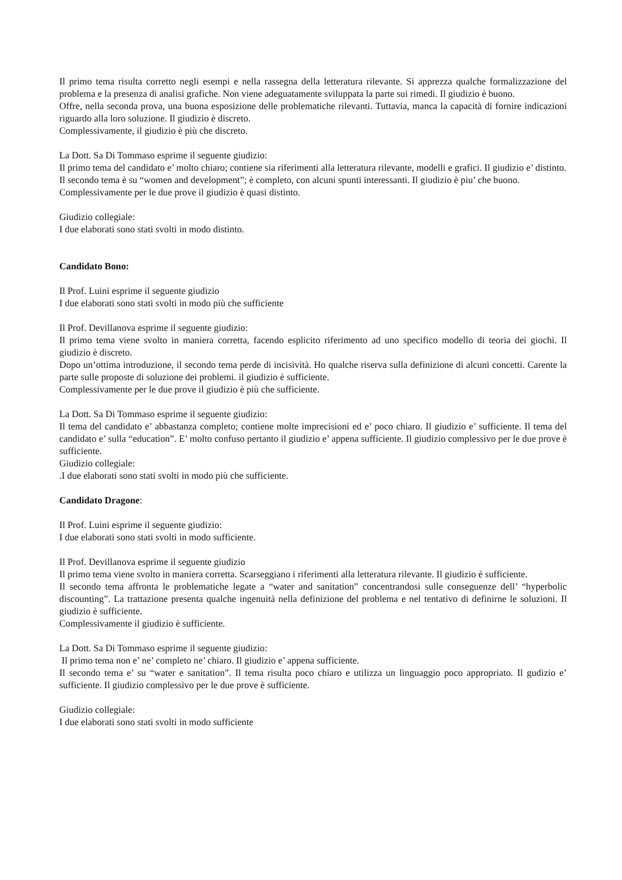Il primo tema risulta corretto negli esempi e nella rassegna della letteratura rilevante. Si apprezza qualche formalizzazione del problema e la presenza di analisi grafiche. Non viene adeguatamente sviluppata la parte sui rimedi. Il giudizio è buono.
Offre, nella seconda prova, una buona esposizione delle problematiche rilevanti. Tuttavia, manca la capacità di fornire indicazioni riguardo alla loro soluzione. Il giudizio è discreto.
Complessivamente, il giudizio è più che discreto.
La Dott. Sa Di Tommaso esprime il seguente giudizio:
Il primo tema del candidato e’ molto chiaro; contiene sia riferimenti alla letteratura rilevante, modelli e grafici. Il giudizio e’ distinto.
Il secondo tema è su “women and development”; è completo, con alcuni spunti interessanti. Il giudizio è piu’ che buono.
Complessivamente per le due prove il giudizio è quasi distinto.
Giudizio collegiale:
I due elaborati sono stati svolti in modo distinto.
Candidato Bono:
Il Prof. Luini esprime il seguente giudizio
I due elaborati sono stati svolti in modo più che sufficiente
Il Prof. Devillanova esprime il seguente giudizio:
Il primo tema viene svolto in maniera corretta, facendo esplicito riferimento ad uno specifico modello di teoria dei giochi. Il giudizio è discreto.
Dopo un’ottima introduzione, il secondo tema perde di incisività. Ho qualche riserva sulla definizione di alcuni concetti. Carente la parte sulle proposte di soluzione dei problemi. il giudizio è sufficiente.
Complessivamente per le due prove il giudizio è più che sufficiente.
La Dott. Sa Di Tommaso esprime il seguente giudizio:
Il tema del candidato e’ abbastanza completo; contiene molte imprecisioni ed e’ poco chiaro. Il giudizio e’ sufficiente. Il tema del candidato e’ sulla “education”. E’ molto confuso pertanto il giudizio e’ appena sufficiente. Il giudizio complessivo per le due prove è sufficiente.
Giudizio collegiale:
.I due elaborati sono stati svolti in modo più che sufficiente.
Candidato Dragone:
Il Prof. Luini esprime il seguente giudizio:
I due elaborati sono stati svolti in modo sufficiente.
Il Prof. Devillanova esprime il seguente giudizio
Il primo tema viene svolto in maniera corretta. Scarseggiano i riferimenti alla letteratura rilevante. Il giudizio è sufficiente.
Il secondo tema affronta le problematiche legate a “water and sanitation” concentrandosi sulle conseguenze dell’ “hyperbolic discounting”. La trattazione presenta qualche ingenuità nella definizione del problema e nel tentativo di definirne le soluzioni. Il giudizio è sufficiente.
Complessivamente il giudizio è sufficiente.
La Dott. Sa Di Tommaso esprime il seguente giudizio:
Il primo tema non e’ ne’ completo ne’ chiaro. Il giudizio e’ appena sufficiente.
Il secondo tema e’ su “water e sanitation”. Il tema risulta poco chiaro e utilizza un linguaggio poco appropriato. Il gudizio e’ sufficiente. Il giudizio complessivo per le due prove è sufficiente.
Giudizio collegiale:
I due elaborati sono stati svolti in modo sufficiente